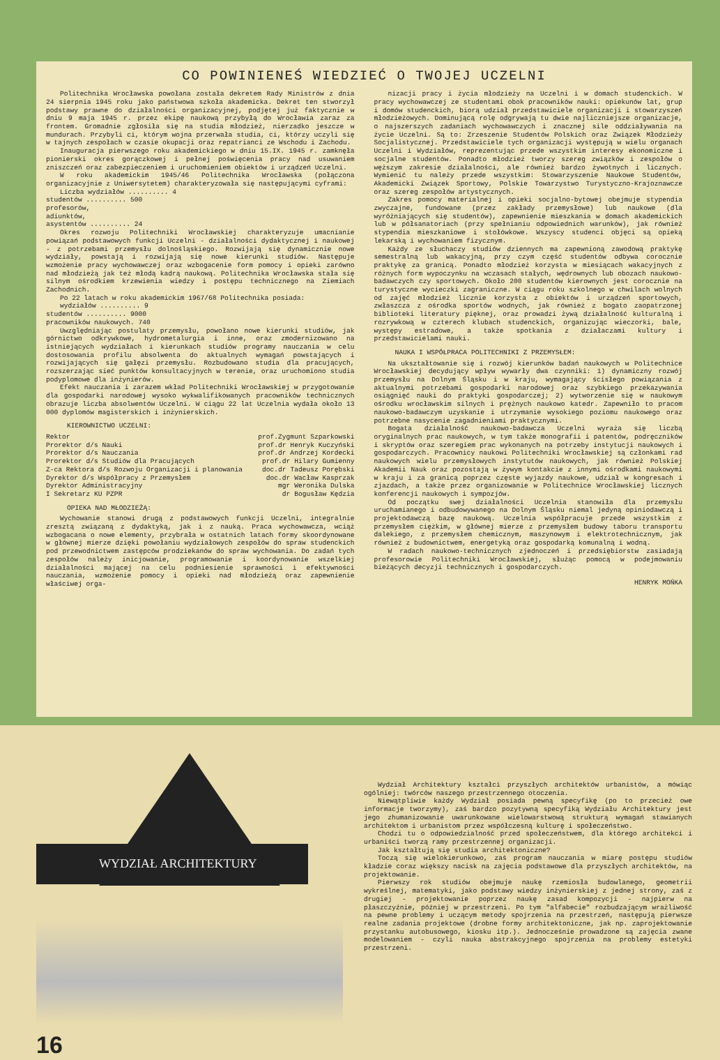CO POWINIENEŚ WIEDZIEĆ O TWOJEJ UCZELNI
Politechnika Wrocławska powołana została dekretem Rady Ministrów z dnia 24 sierpnia 1945 roku jako państwowa szkoła akademicka. Dekret ten stworzył podstawy prawne do działalności organizacyjnej, podjętej już faktycznie w dniu 9 maja 1945 r. przez ekipę naukową przybyłą do Wrocławia zaraz za frontem. Gromadnie zgłosiła się na studia młodzież, nierzadko jeszcze w mundurach. Przybyli ci, którym wojna przerwała studia, ci, którzy uczyli się w tajnych zespołach w czasie okupacji oraz repatrianci ze Wschodu i Zachodu.
Inauguracja pierwszego roku akademickiego w dniu 15.IX. 1945 r. zamknęła pionierski okres gorączkowej i pełnej poświęcenia pracy nad usuwaniem zniszczeń oraz zabezpieczeniem i uruchomieniem obiektów i urządzeń Uczelni.
W roku akademickim 1945/46 Politechnika Wrocławska (połączona organizacyjnie z Uniwersytetem) charakteryzowała się następującymi cyframi:
Liczba wydziałów .......... 4
studentów .......... 500
profesorów,
adiunktów,
asystentów .......... 24
Okres rozwoju Politechniki Wrocławskiej charakteryzuje umacnianie powiązań podstawowych funkcji Uczelni - działalności dydaktycznej i naukowej - z potrzebami przemysłu dolnośląskiego. Rozwijają się dynamicznie nowe wydziały, powstają i rozwijają się nowe kierunki studiów. Następuje wzmożenie pracy wychowawczej oraz wzbogacenie form pomocy i opieki zarówno nad młodzieżą jak też młodą kadrą naukową. Politechnika Wrocławska stała się silnym ośrodkiem krzewienia wiedzy i postępu technicznego na Ziemiach Zachodnich.
Po 22 latach w roku akademickim 1967/68 Politechnika posiada:
wydziałów .......... 9
studentów .......... 9000
pracowników naukowych. 740
Uwzględniając postulaty przemysłu, powołano nowe kierunki studiów, jak górnictwo odkrywkowe, hydrometalurgia i inne, oraz zmodernizowano na istniejących wydziałach i kierunkach studiów programy nauczania w celu dostosowania profilu absolwenta do aktualnych wymagań powstających i rozwijających się gałęzi przemysłu. Rozbudowano studia dla pracujących, rozszerzając sieć punktów konsultacyjnych w terenie, oraz uruchomiono studia podyplomowe dla inżynierów.
Efekt nauczania i zarazem wkład Politechniki Wrocławskiej w przygotowanie dla gospodarki narodowej wysoko wykwalifikowanych pracowników technicznych obrazuje liczba absolwentów Uczelni. W ciągu 22 lat Uczelnia wydała około 13 000 dyplomów magisterskich i inżynierskich.
KIEROWNICTWO UCZELNI:
Rektor prof.Zygmunt Szparkowski
Prorektor d/s Nauki prof.dr Henryk Kuczyński
Prorektor d/s Nauczania prof.dr Andrzej Kordecki
Prorektor d/s Studiów dla Pracujących prof.dr Hilary Gumienny
Z-ca Rektora d/s Rozwoju Organizacji i planowania doc.dr Tadeusz Porębski
Dyrektor d/s Współpracy z Przemysłem doc.dr Wacław Kasprzak
Dyrektor Administracyjny mgr Weronika Dulska
I Sekretarz KU PZPR dr Bogusław Kędzia
OPIEKA NAD MŁODZIEŻĄ:
Wychowanie stanowi drugą z podstawowych funkcji Uczelni, integralnie zresztą związaną z dydaktyką, jak i z nauką. Praca wychowawcza, wciąż wzbogacana o nowe elementy, przybrała w ostatnich latach formy skoordynowane w głównej mierze dzięki powołaniu wydziałowych zespołów do spraw studenckich pod przewodnictwem zastępców prodziekanów do spraw wychowania. Do zadań tych zespołów należy inicjowanie, programowanie i koordynowanie wszelkiej działalności mającej na celu podniesienie sprawności i efektywności nauczania, wzmożenie pomocy i opieki nad młodzieżą oraz zapewnienie właściwej orga-
nizacji pracy i życia młodzieży na Uczelni i w domach studenckich. W pracy wychowawczej ze studentami obok pracowników nauki: opiekunów lat, grup i domów studenckich, biorą udział przedstawiciele organizacji i stowarzyszeń młodzieżowych. Dominującą rolę odgrywają tu dwie najliczniejsze organizacje, o najszerszych zadaniach wychowawczych i znacznej sile oddziaływania na życie Uczelni. Są to: Zrzeszenie Studentów Polskich oraz Związek Młodzieży Socjalistycznej. Przedstawiciele tych organizacji występują w wielu organach Uczelni i Wydziałów, reprezentując przede wszystkim interesy ekonomiczne i socjalne studentów. Ponadto młodzież tworzy szereg związków i zespołów o węższym zakresie działalności, ale również bardzo żywotnych i licznych. Wymienić tu należy przede wszystkim: Stowarzyszenie Naukowe Studentów, Akademicki Związek Sportowy, Polskie Towarzystwo Turystyczno-Krajoznawcze oraz szereg zespołów artystycznych.
Zakres pomocy materialnej i opieki socjalno-bytowej obejmuje stypendia zwyczajne, fundowane (przez zakłady przemysłowe) lub naukowe (dla wyróżniających się studentów), zapewnienie mieszkania w domach akademickich lub w półsanatoriach (przy spełnianiu odpowiednich warunków), jak również stypendia mieszkaniowe i stołówkowe. Wszyscy studenci objęci są opieką lekarską i wychowaniem fizycznym.
Każdy ze słuchaczy studiów dziennych ma zapewnioną zawodową praktykę semestralną lub wakacyjną, przy czym część studentów odbywa corocznie praktykę za granicą. Ponadto młodzież korzysta w miesiącach wakacyjnych z różnych form wypoczynku na wczasach stałych, wędrownych lub obozach naukowo-badawczych czy sportowych. Około 200 studentów kierownych jest corocznie na turystyczne wycieczki zagraniczne. W ciągu roku szkolnego w chwilach wolnych od zajęć młodzież licznie korzysta z obiektów i urządzeń sportowych, zwłaszcza z ośrodka sportów wodnych, jak również z bogato zaopatrzonej biblioteki literatury pięknej, oraz prowadzi żywą działalność kulturalną i rozrywkową w czterech klubach studenckich, organizując wieczorki, bale, występy estradowe, a także spotkania z działaczami kultury i przedstawicielami nauki.
NAUKA I WSPÓŁPRACA POLITECHNIKI Z PRZEMYSŁEM:
Na ukształtowanie się i rozwój kierunków badań naukowych w Politechnice Wrocławskiej decydujący wpływ wywarły dwa czynniki: 1) dynamiczny rozwój przemysłu na Dolnym Śląsku i w kraju, wymagający ścisłego powiązania z aktualnymi potrzebami gospodarki narodowej oraz szybkiego przekazywania osiągnięć nauki do praktyki gospodarczej; 2) wytworzenie się w naukowym ośrodku wrocławskim silnych i prężnych naukowo katedr. Zapewniło to pracom naukowo-badawczym uzyskanie i utrzymanie wysokiego poziomu naukowego oraz potrzebne nasycenie zagadnieniami praktycznymi.
Bogata działalność naukowo-badawcza Uczelni wyraża się liczbą oryginalnych prac naukowych, w tym także monografii i patentów, podręczników i skryptów oraz szeregiem prac wykonanych na potrzeby instytucji naukowych i gospodarczych. Pracownicy naukowi Politechniki Wrocławskiej są członkami rad naukowych wielu przemysłowych instytutów naukowych, jak również Polskiej Akademii Nauk oraz pozostają w żywym kontakcie z innymi ośrodkami naukowymi w kraju i za granicą poprzez częste wyjazdy naukowe, udział w kongresach i zjazdach, a także przez organizowanie w Politechnice Wrocławskiej licznych konferencji naukowych i sympozjów.
Od początku swej działalności Uczelnia stanowiła dla przemysłu uruchamianego i odbudowywanego na Dolnym Śląsku niemal jedyną opiniodawczą i projektodawczą bazę naukową. Uczelnia współpracuje przede wszystkim z przemysłem ciężkim, w głównej mierze z przemysłem budowy taboru transportu dalekiego, z przemysłem chemicznym, maszynowym i elektrotechnicznym, jak również z budownictwem, energetyką oraz gospodarką komunalną i wodną.
W radach naukowo-technicznych zjednoczeń i przedsiębiorstw zasiadają profesorowie Politechniki Wrocławskiej, służąc pomocą w podejmowaniu bieżących decyzji technicznych i gospodarczych.
HENRYK MOŃKA
WYDZIAŁ ARCHITEKTURY
16
Wydział Architektury kształci przyszłych architektów urbanistów, a mówiąc ogólniej: twórców naszego przestrzennego otoczenia.
Niewątpliwie każdy Wydział posiada pewną specyfikę (po to przecież owe informacje tworzymy), zaś bardzo pozytywną specyfiką Wydziału Architektury jest jego zhumanizowanie uwarunkowane wielowarstwową strukturą wymagań stawianych architektom i urbanistom przez współczesną kulturę i społeczeństwo.
Chodzi tu o odpowiedzialność przed społeczeństwem, dla którego architekci i urbaniści tworzą ramy przestrzennej organizacji.
Jak kształtują się studia architektoniczne?
Toczą się wielokierunkowo, zaś program nauczania w miarę postępu studiów kładzie coraz większy nacisk na zajęcia podstawowe dla przyszłych architektów, na projektowanie.
Pierwszy rok studiów obejmuje naukę rzemiosła budowlanego, geometrii wykreślnej, matematyki, jako podstawy wiedzy inżynierskiej z jednej strony, zaś z drugiej - projektowanie poprzez naukę zasad kompozycji - najpierw na płaszczyźnie, później w przestrzeni. Po tym "alfabecie" rozbudzającym wrażliwość na pewne problemy i uczącym metody spojrzenia na przestrzeń, następują pierwsze realne zadania projektowe (drobne formy architektoniczne, jak np. zaprojektowanie przystanku autobusowego, kiosku itp.). Jednocześnie prowadzone są zajęcia zwane modelowaniem - czyli nauka abstrakcyjnego spojrzenia na problemy estetyki przestrzeni.